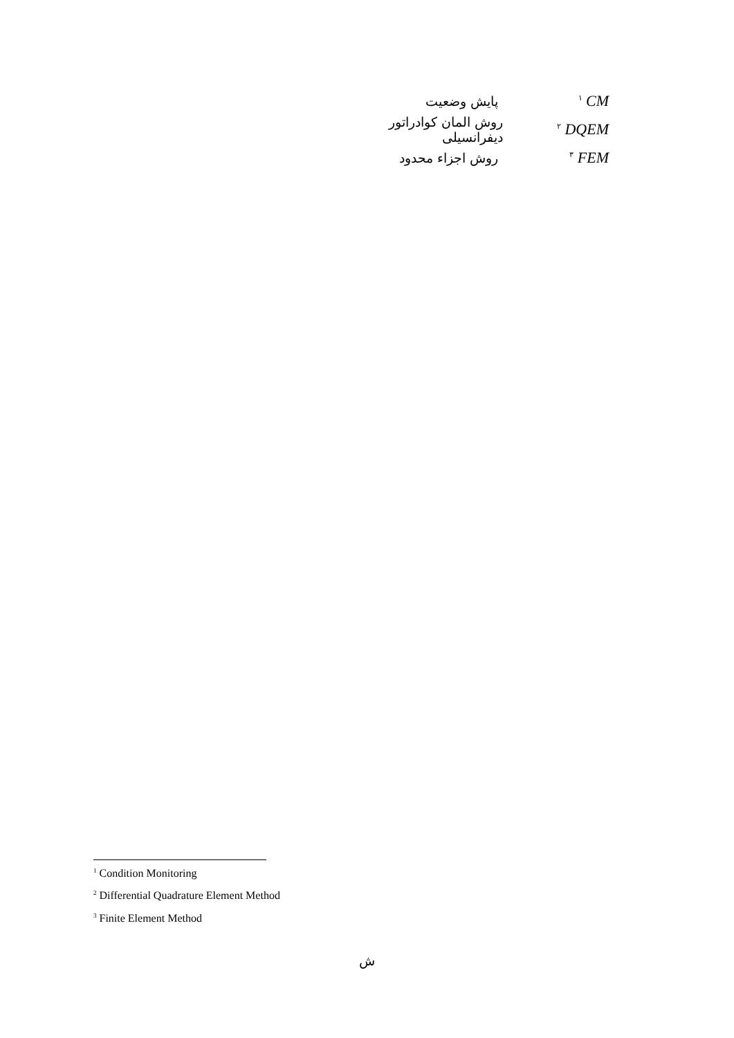<sup>۱</sup> CM
پایش وضعیت
<sup>۲</sup> DQEM
روش المان کوادراتور دیفرانسیلی
<sup>۳</sup> FEM
روش اجزاء محدود
<sup>1</sup> Condition Monitoring
<sup>2</sup> Differential Quadrature Element Method
<sup>3</sup> Finite Element Method
ش